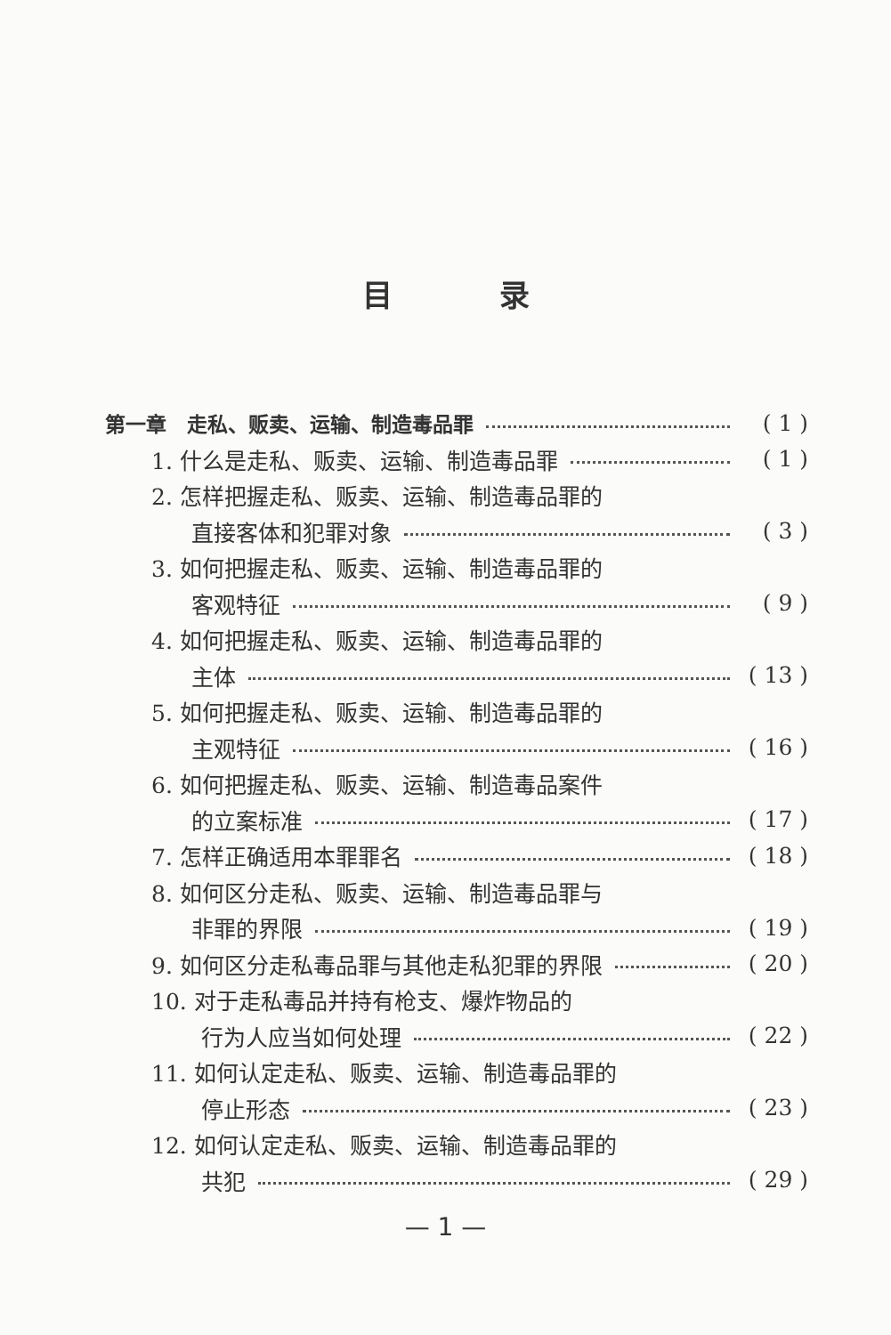目录
第一章　走私、贩卖、运输、制造毒品罪 ( 1 )
1. 什么是走私、贩卖、运输、制造毒品罪 ( 1 )
2. 怎样把握走私、贩卖、运输、制造毒品罪的
直接客体和犯罪对象 ( 3 )
3. 如何把握走私、贩卖、运输、制造毒品罪的
客观特征 ( 9 )
4. 如何把握走私、贩卖、运输、制造毒品罪的
主体 ( 13 )
5. 如何把握走私、贩卖、运输、制造毒品罪的
主观特征 ( 16 )
6. 如何把握走私、贩卖、运输、制造毒品案件
的立案标准 ( 17 )
7. 怎样正确适用本罪罪名 ( 18 )
8. 如何区分走私、贩卖、运输、制造毒品罪与
非罪的界限 ( 19 )
9. 如何区分走私毒品罪与其他走私犯罪的界限 ( 20 )
10. 对于走私毒品并持有枪支、爆炸物品的
行为人应当如何处理 ( 22 )
11. 如何认定走私、贩卖、运输、制造毒品罪的
停止形态 ( 23 )
12. 如何认定走私、贩卖、运输、制造毒品罪的
共犯 ( 29 )
— 1 —